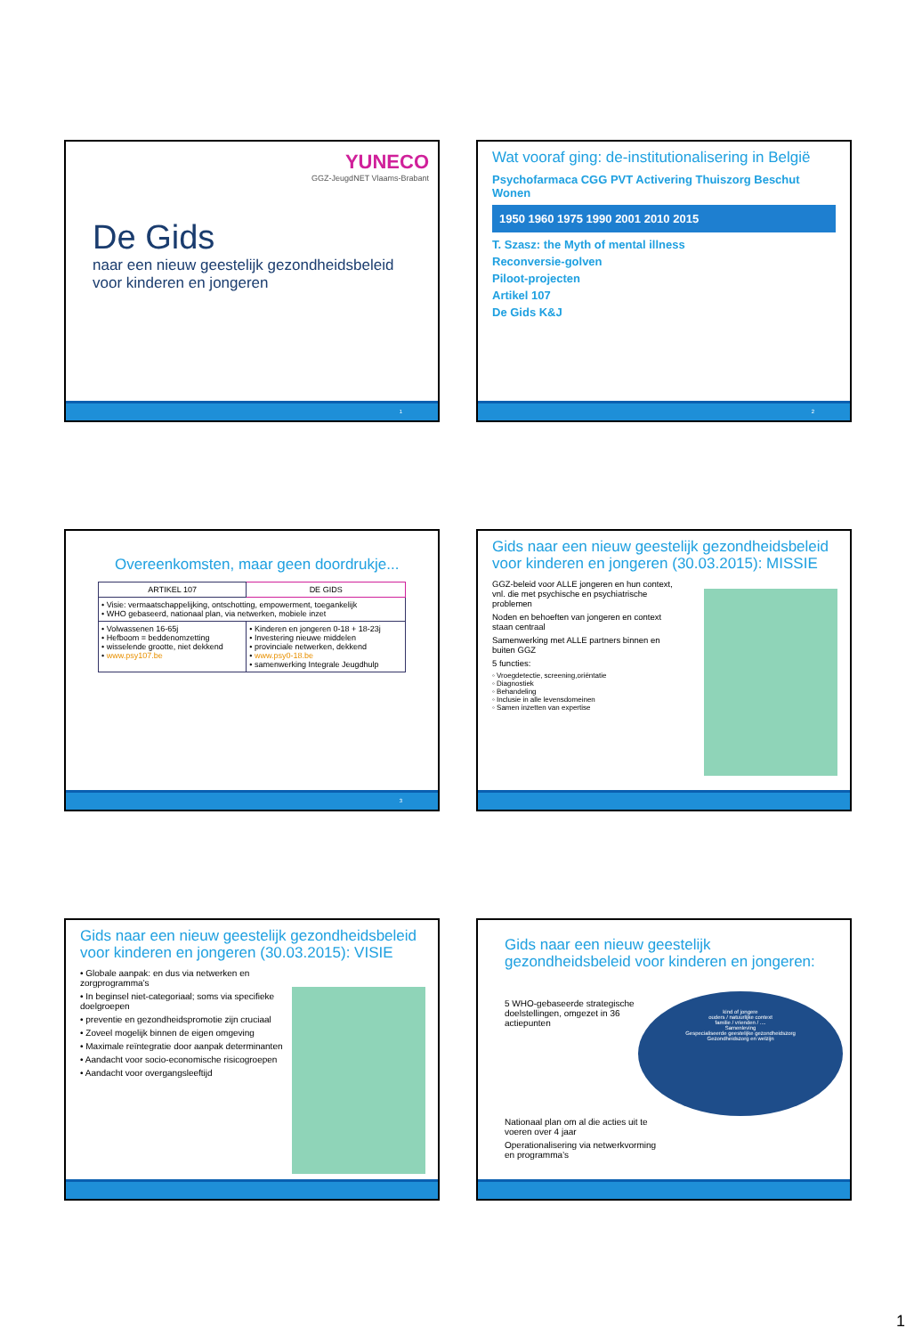YUNECO
GGZ-JeugdNET Vlaams-Brabant
De Gids
naar een nieuw geestelijk gezondheidsbeleid voor kinderen en jongeren
1
Wat vooraf ging: de-institutionalisering in België
Psychofarmaca CGG PVT Activering Thuiszorg Beschut Wonen
1950 1960 1975 1990 2001 2010 2015
T. Szasz: the Myth of mental illness
Reconversie-golven
Piloot-projecten
Artikel 107
De Gids K&J
2
Overeenkomsten, maar geen doordrukje...
| ARTIKEL 107 | DE GIDS |
| • Visie: vermaatschappelijking, ontschotting, empowerment, toegankelijk • WHO gebaseerd, nationaal plan, via netwerken, mobiele inzet | |
| • Volwassenen 16-65j • Hefboom = beddenomzetting • wisselende grootte, niet dekkend • www.psy107.be | • Kinderen en jongeren 0-18 + 18-23j • Investering nieuwe middelen • provinciale netwerken, dekkend • www.psy0-18.be • samenwerking Integrale Jeugdhulp |
3
Gids naar een nieuw geestelijk gezondheidsbeleid voor kinderen en jongeren (30.03.2015): MISSIE
GGZ-beleid voor ALLE jongeren en hun context, vnl. die met psychische en psychiatrische problemen
Noden en behoeften van jongeren en context staan centraal
Samenwerking met ALLE partners binnen en buiten GGZ
5 functies:
◦ Vroegdetectie, screening,oriëntatie
◦ Diagnostiek
◦ Behandeling
◦ Inclusie in alle levensdomeinen
◦ Samen inzetten van expertise
Gids naar een nieuw geestelijk gezondheidsbeleid voor kinderen en jongeren (30.03.2015): VISIE
• Globale aanpak: en dus via netwerken en zorgprogramma’s
• In beginsel niet-categoriaal; soms via specifieke doelgroepen
• preventie en gezondheidspromotie zijn cruciaal
• Zoveel mogelijk binnen de eigen omgeving
• Maximale reïntegratie door aanpak determinanten
• Aandacht voor socio-economische risicogroepen
• Aandacht voor overgangsleeftijd
Gids naar een nieuw geestelijk gezondheidsbeleid voor kinderen en jongeren:
5 WHO-gebaseerde strategische doelstellingen, omgezet in 36 actiepunten
kind of jongere
ouders / natuurlijke context
familie / vrienden / ....
Samenleving
Gespecialiseerde geestelijke gezondheidszorg
Gezondheidszorg en welzijn
Nationaal plan om al die acties uit te voeren over 4 jaar
Operationalisering via netwerkvorming en programma’s
1